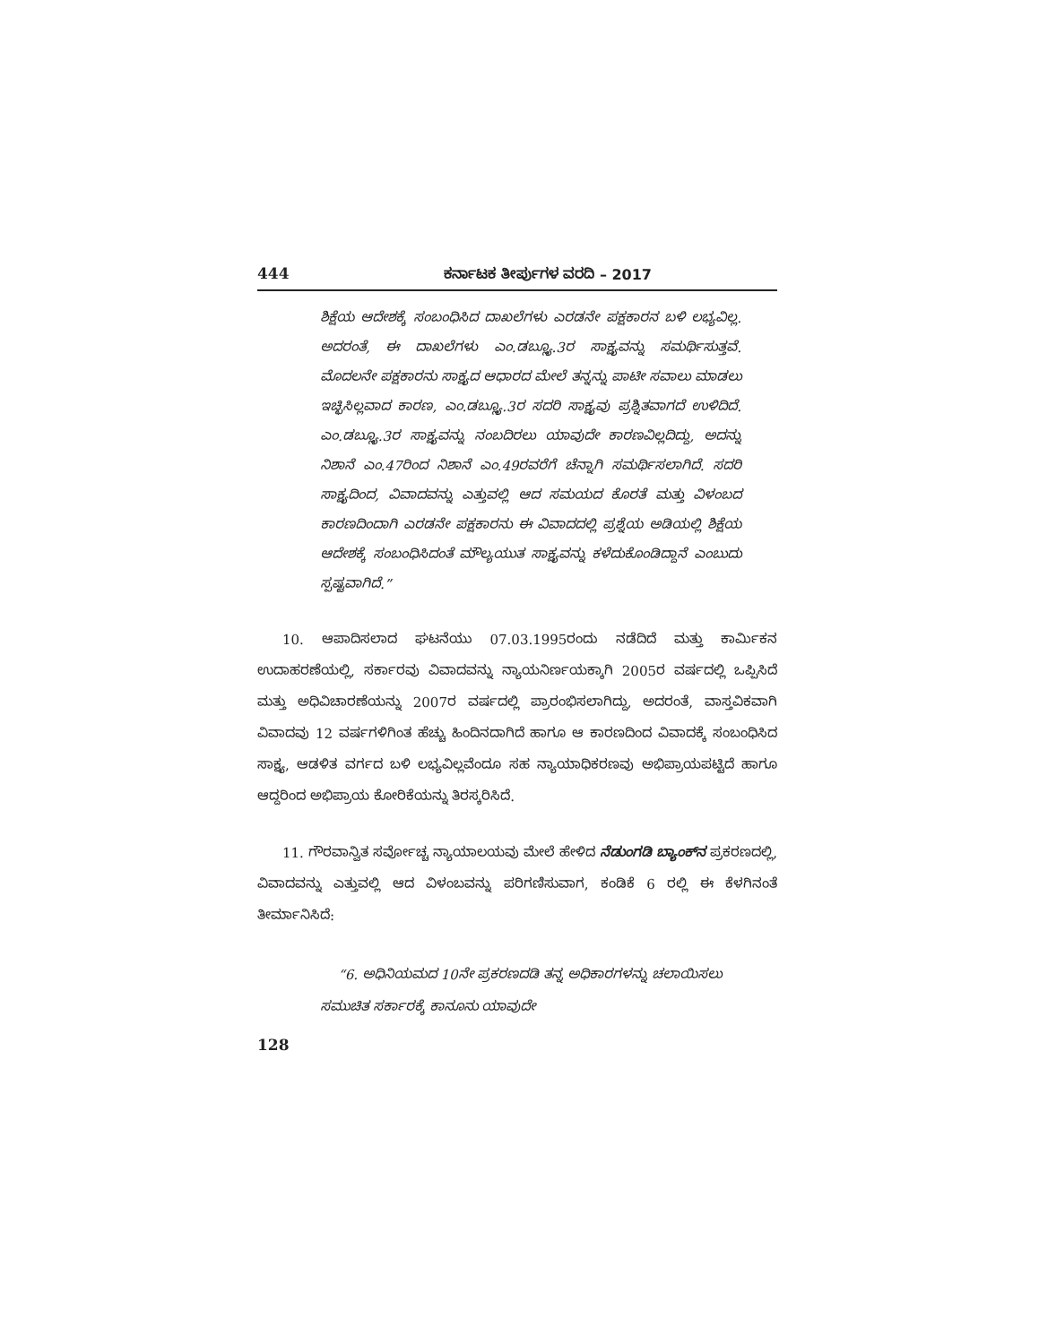444 ಕರ್ನಾಟಕ ತೀರ್ಪುಗಳ ವರದಿ – 2017
ಶಿಕ್ಷೆಯ ಆದೇಶಕ್ಕೆ ಸಂಬಂಧಿಸಿದ ದಾಖಲೆಗಳು ಎರಡನೇ ಪಕ್ಷಕಾರನ ಬಳಿ ಲಭ್ಯವಿಲ್ಲ. ಅದರಂತೆ, ಈ ದಾಖಲೆಗಳು ಎಂ.ಡಬ್ಲ್ಯೂ.3ರ ಸಾಕ್ಷ್ಯವನ್ನು ಸಮರ್ಥಿಸುತ್ತವೆ. ಮೊದಲನೇ ಪಕ್ಷಕಾರನು ಸಾಕ್ಷ್ಯದ ಆಧಾರದ ಮೇಲೆ ತನ್ನನ್ನು ಪಾಟೀ ಸವಾಲು ಮಾಡಲು ಇಚ್ಛಿಸಿಲ್ಲವಾದ ಕಾರಣ, ಎಂ.ಡಬ್ಲ್ಯೂ.3ರ ಸದರಿ ಸಾಕ್ಷ್ಯವು ಪ್ರಶ್ನಿತವಾಗದೆ ಉಳಿದಿದೆ. ಎಂ.ಡಬ್ಲ್ಯೂ.3ರ ಸಾಕ್ಷ್ಯವನ್ನು ನಂಬದಿರಲು ಯಾವುದೇ ಕಾರಣವಿಲ್ಲದಿದ್ದು, ಅದನ್ನು ನಿಶಾನೆ ಎಂ.47ರಿಂದ ನಿಶಾನೆ ಎಂ.49ರವರೆಗೆ ಚೆನ್ನಾಗಿ ಸಮರ್ಥಿಸಲಾಗಿದೆ. ಸದರಿ ಸಾಕ್ಷ್ಯದಿಂದ, ವಿವಾದವನ್ನು ಎತ್ತುವಲ್ಲಿ ಆದ ಸಮಯದ ಕೊರತೆ ಮತ್ತು ವಿಳಂಬದ ಕಾರಣದಿಂದಾಗಿ ಎರಡನೇ ಪಕ್ಷಕಾರನು ಈ ವಿವಾದದಲ್ಲಿ ಪ್ರಶ್ನೆಯ ಅಡಿಯಲ್ಲಿ ಶಿಕ್ಷೆಯ ಆದೇಶಕ್ಕೆ ಸಂಬಂಧಿಸಿದಂತೆ ಮೌಲ್ಯಯುತ ಸಾಕ್ಷ್ಯವನ್ನು ಕಳೆದುಕೊಂಡಿದ್ದಾನೆ ಎಂಬುದು ಸ್ಪಷ್ಟವಾಗಿದೆ.”
10. ಆಪಾದಿಸಲಾದ ಘಟನೆಯು 07.03.1995ರಂದು ನಡೆದಿದೆ ಮತ್ತು ಕಾರ್ಮಿಕನ ಉದಾಹರಣೆಯಲ್ಲಿ, ಸರ್ಕಾರವು ವಿವಾದವನ್ನು ನ್ಯಾಯನಿರ್ಣಯಕ್ಕಾಗಿ 2005ರ ವರ್ಷದಲ್ಲಿ ಒಪ್ಪಿಸಿದೆ ಮತ್ತು ಅಧಿವಿಚಾರಣೆಯನ್ನು 2007ರ ವರ್ಷದಲ್ಲಿ ಪ್ರಾರಂಭಿಸಲಾಗಿದ್ದು, ಅದರಂತೆ, ವಾಸ್ತವಿಕವಾಗಿ ವಿವಾದವು 12 ವರ್ಷಗಳಿಗಿಂತ ಹೆಚ್ಚು ಹಿಂದಿನದಾಗಿದೆ ಹಾಗೂ ಆ ಕಾರಣದಿಂದ ವಿವಾದಕ್ಕೆ ಸಂಬಂಧಿಸಿದ ಸಾಕ್ಷ್ಯ, ಆಡಳಿತ ವರ್ಗದ ಬಳಿ ಲಭ್ಯವಿಲ್ಲವೆಂದೂ ಸಹ ನ್ಯಾಯಾಧಿಕರಣವು ಅಭಿಪ್ರಾಯಪಟ್ಟಿದೆ ಹಾಗೂ ಆದ್ದರಿಂದ ಅಭಿಪ್ರಾಯ ಕೋರಿಕೆಯನ್ನು ತಿರಸ್ಕರಿಸಿದೆ.
11. ಗೌರವಾನ್ವಿತ ಸರ್ವೋಚ್ಚ ನ್ಯಾಯಾಲಯವು ಮೇಲೆ ಹೇಳಿದ ನೆಡುಂಗಡಿ ಬ್ಯಾಂಕ್‌ನ ಪ್ರಕರಣದಲ್ಲಿ, ವಿವಾದವನ್ನು ಎತ್ತುವಲ್ಲಿ ಆದ ವಿಳಂಬವನ್ನು ಪರಿಗಣಿಸುವಾಗ, ಕಂಡಿಕೆ 6 ರಲ್ಲಿ ಈ ಕೆಳಗಿನಂತೆ ತೀರ್ಮಾನಿಸಿದೆ:
“6. ಅಧಿನಿಯಮದ 10ನೇ ಪ್ರಕರಣದಡಿ ತನ್ನ ಅಧಿಕಾರಗಳನ್ನು ಚಲಾಯಿಸಲು ಸಮುಚಿತ ಸರ್ಕಾರಕ್ಕೆ ಕಾನೂನು ಯಾವುದೇ
128